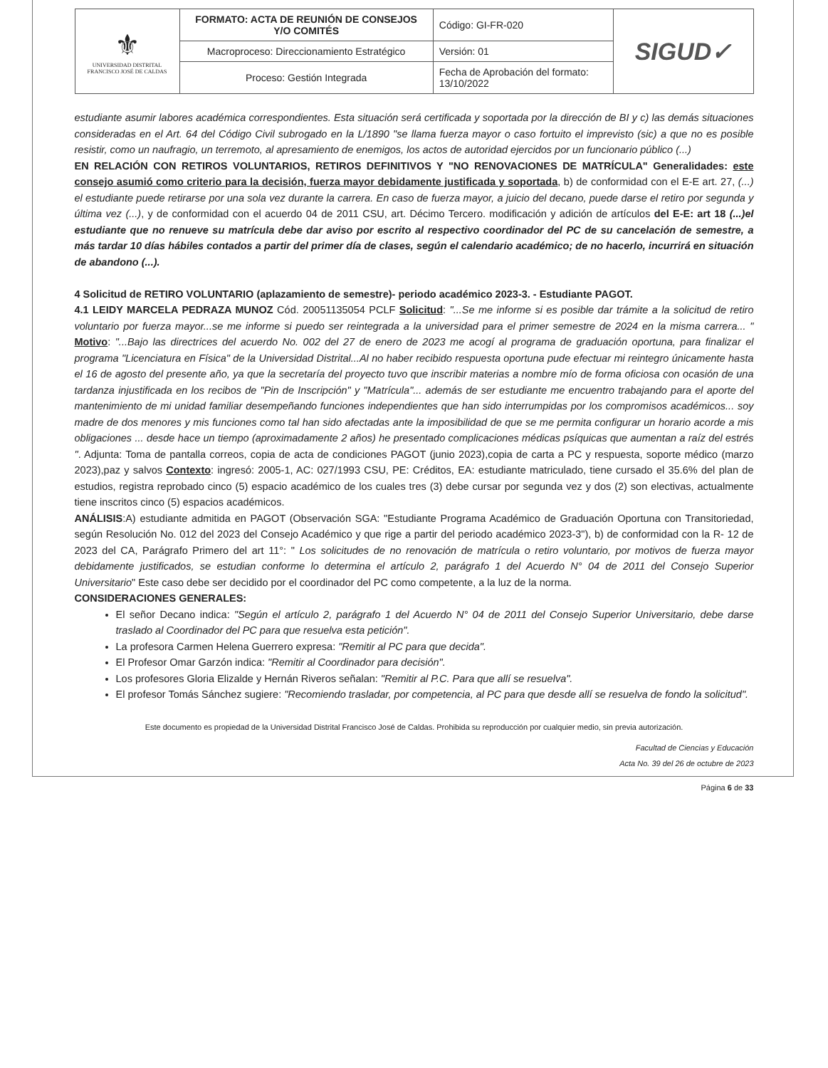| ⚜ UNIVERSIDAD DISTRITAL FRANCISCO JOSÉ DE CALDAS | FORMATO: ACTA DE REUNIÓN DE CONSEJOS Y/O COMITÉS | Código: GI-FR-020 | SIGUD✓ |
| | Macroproceso: Direccionamiento Estratégico | Versión: 01 | |
| | Proceso: Gestión Integrada | Fecha de Aprobación del formato: 13/10/2022 | |
estudiante asumir labores académica correspondientes. Esta situación será certificada y soportada por la dirección de BI y c) las demás situaciones consideradas en el Art. 64 del Código Civil subrogado en la L/1890 "se llama fuerza mayor o caso fortuito el imprevisto (sic) a que no es posible resistir, como un naufragio, un terremoto, al apresamiento de enemigos, los actos de autoridad ejercidos por un funcionario público (...)
EN RELACIÓN CON RETIROS VOLUNTARIOS, RETIROS DEFINITIVOS Y "NO RENOVACIONES DE MATRÍCULA" Generalidades: este consejo asumió como criterio para la decisión, fuerza mayor debidamente justificada y soportada, b) de conformidad con el E-E art. 27, (...) el estudiante puede retirarse por una sola vez durante la carrera. En caso de fuerza mayor, a juicio del decano, puede darse el retiro por segunda y última vez (...), y de conformidad con el acuerdo 04 de 2011 CSU, art. Décimo Tercero. modificación y adición de artículos del E-E: art 18 (...)el estudiante que no renueve su matrícula debe dar aviso por escrito al respectivo coordinador del PC de su cancelación de semestre, a más tardar 10 días hábiles contados a partir del primer día de clases, según el calendario académico; de no hacerlo, incurrirá en situación de abandono (...).
4 Solicitud de RETIRO VOLUNTARIO (aplazamiento de semestre)- periodo académico 2023-3. - Estudiante PAGOT.
4.1 LEIDY MARCELA PEDRAZA MUNOZ Cód. 20051135054 PCLF Solicitud: "...Se me informe si es posible dar trámite a la solicitud de retiro voluntario por fuerza mayor...se me informe si puedo ser reintegrada a la universidad para el primer semestre de 2024 en la misma carrera... " Motivo: "...Bajo las directrices del acuerdo No. 002 del 27 de enero de 2023 me acogí al programa de graduación oportuna, para finalizar el programa "Licenciatura en Física" de la Universidad Distrital...Al no haber recibido respuesta oportuna pude efectuar mi reintegro únicamente hasta el 16 de agosto del presente año, ya que la secretaría del proyecto tuvo que inscribir materias a nombre mío de forma oficiosa con ocasión de una tardanza injustificada en los recibos de "Pin de Inscripción" y "Matrícula"... además de ser estudiante me encuentro trabajando para el aporte del mantenimiento de mi unidad familiar desempeñando funciones independientes que han sido interrumpidas por los compromisos académicos... soy madre de dos menores y mis funciones como tal han sido afectadas ante la imposibilidad de que se me permita configurar un horario acorde a mis obligaciones ... desde hace un tiempo (aproximadamente 2 años) he presentado complicaciones médicas psíquicas que aumentan a raíz del estrés ". Adjunta: Toma de pantalla correos, copia de acta de condiciones PAGOT (junio 2023),copia de carta a PC y respuesta, soporte médico (marzo 2023),paz y salvos Contexto: ingresó: 2005-1, AC: 027/1993 CSU, PE: Créditos, EA: estudiante matriculado, tiene cursado el 35.6% del plan de estudios, registra reprobado cinco (5) espacio académico de los cuales tres (3) debe cursar por segunda vez y dos (2) son electivas, actualmente tiene inscritos cinco (5) espacios académicos.
ANÁLISIS:A) estudiante admitida en PAGOT (Observación SGA: "Estudiante Programa Académico de Graduación Oportuna con Transitoriedad, según Resolución No. 012 del 2023 del Consejo Académico y que rige a partir del periodo académico 2023-3"), b) de conformidad con la R- 12 de 2023 del CA, Parágrafo Primero del art 11°: " Los solicitudes de no renovación de matrícula o retiro voluntario, por motivos de fuerza mayor debidamente justificados, se estudian conforme lo determina el artículo 2, parágrafo 1 del Acuerdo N° 04 de 2011 del Consejo Superior Universitario" Este caso debe ser decidido por el coordinador del PC como competente, a la luz de la norma.
CONSIDERACIONES GENERALES:
El señor Decano indica: "Según el artículo 2, parágrafo 1 del Acuerdo N° 04 de 2011 del Consejo Superior Universitario, debe darse traslado al Coordinador del PC para que resuelva esta petición".
La profesora Carmen Helena Guerrero expresa: "Remitir al PC para que decida".
El Profesor Omar Garzón indica: "Remitir al Coordinador para decisión".
Los profesores Gloria Elizalde y Hernán Riveros señalan: "Remitir al P.C. Para que allí se resuelva".
El profesor Tomás Sánchez sugiere: "Recomiendo trasladar, por competencia, al PC para que desde allí se resuelva de fondo la solicitud".
Este documento es propiedad de la Universidad Distrital Francisco José de Caldas. Prohibida su reproducción por cualquier medio, sin previa autorización.
Facultad de Ciencias y Educación
Acta No. 39 del 26 de octubre de 2023
Página 6 de 33